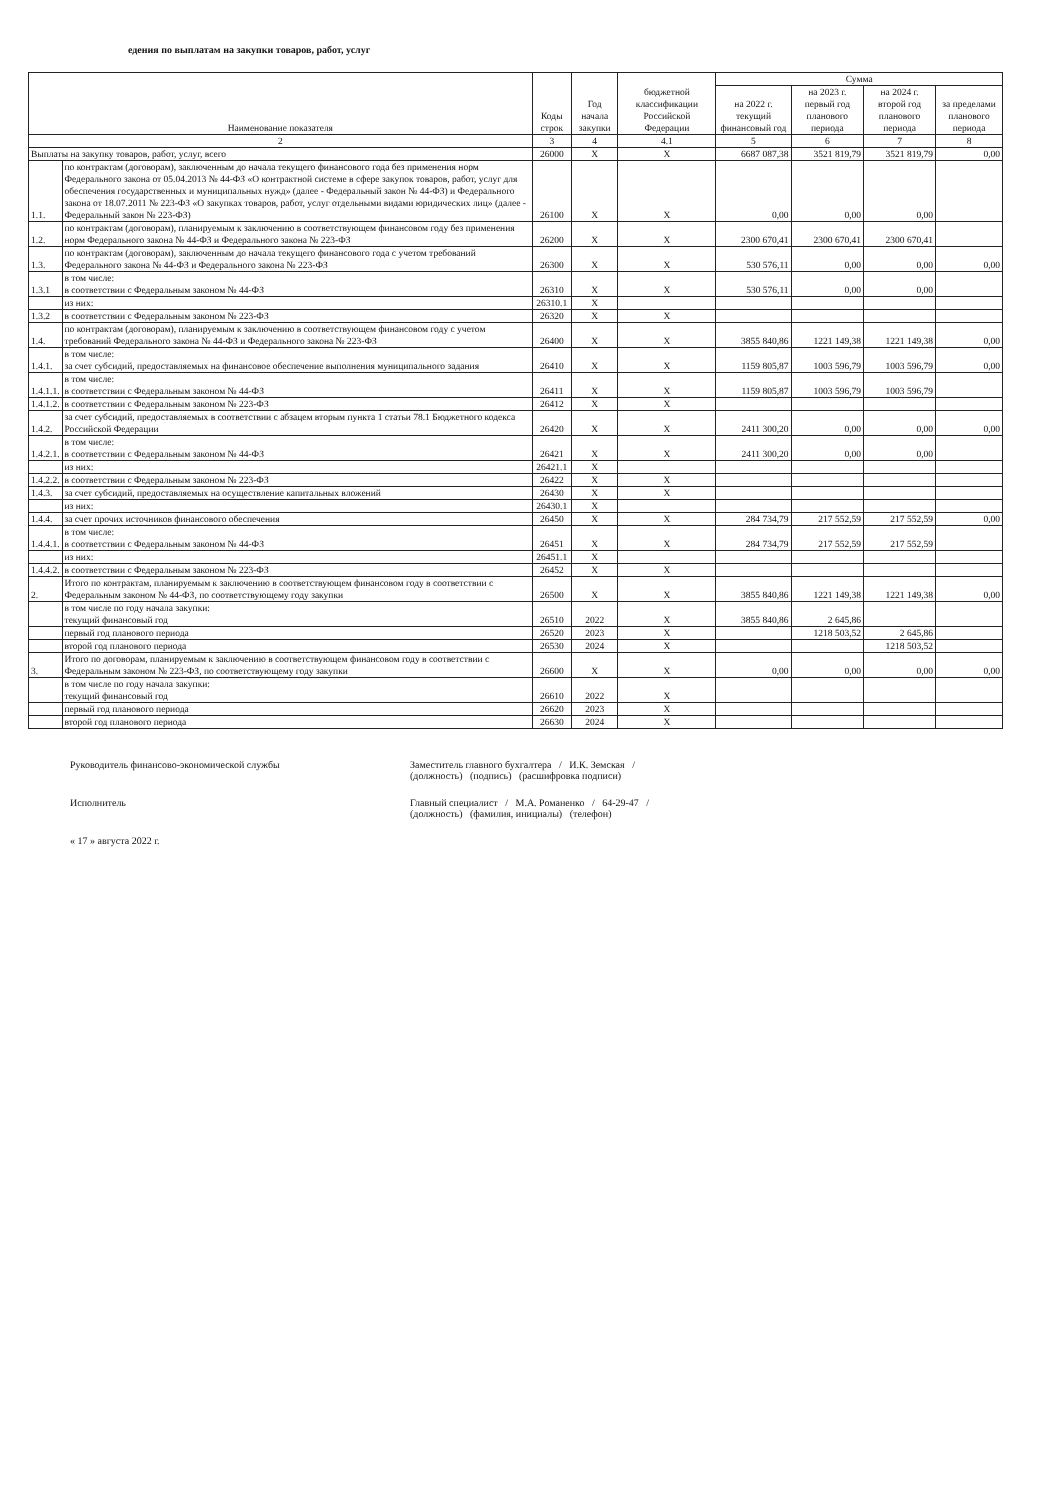едения по выплатам на закупки товаров, работ, услуг
| Наименование показателя | | Коды строк | Год начала закупки | бюджетной классификации Российской Федерации | Сумма | | | |
| --- | --- | --- | --- | --- | --- | --- | --- | --- |
| | | | | | на 2022 г. текущий финансовый год | на 2023 г. первый год планового периода | на 2024 г. второй год планового периода | за пределами планового периода |
| 2 | | 3 | 4 | 4.1 | 5 | 6 | 7 | 8 |
| Выплаты на закупку товаров, работ, услуг, всего | | 26000 | X | X | 6687 087,38 | 3521 819,79 | 3521 819,79 | 0,00 |
| 1.1. | по контрактам (договорам), заключенным до начала текущего финансового года без применения норм Федерального закона от 05.04.2013 № 44-ФЗ «О контрактной системе в сфере закупок товаров, работ, услуг для обеспечения государственных и муниципальных нужд» (далее - Федеральный закон № 44-ФЗ) и Федерального закона от 18.07.2011 № 223-ФЗ «О закупках товаров, работ, услуг отдельными видами юридических лиц» (далее - Федеральный закон № 223-ФЗ) | 26100 | X | X | 0,00 | 0,00 | 0,00 | |
| 1.2. | по контрактам (договорам), планируемым к заключению в соответствующем финансовом году без применения норм Федерального закона № 44-ФЗ и Федерального закона № 223-ФЗ | 26200 | X | X | 2300 670,41 | 2300 670,41 | 2300 670,41 | |
| 1.3. | по контрактам (договорам), заключенным до начала текущего финансового года с учетом требований Федерального закона № 44-ФЗ и Федерального закона № 223-ФЗ | 26300 | X | X | 530 576,11 | 0,00 | 0,00 | 0,00 |
| 1.3.1 | в том числе: в соответствии с Федеральным законом № 44-ФЗ | 26310 | X | X | 530 576,11 | 0,00 | 0,00 | |
| | из них: | 26310.1 | X | | | | | |
| 1.3.2 | в соответствии с Федеральным законом № 223-ФЗ | 26320 | X | X | | | | |
| 1.4. | по контрактам (договорам), планируемым к заключению в соответствующем финансовом году с учетом требований Федерального закона № 44-ФЗ и Федерального закона № 223-ФЗ | 26400 | X | X | 3855 840,86 | 1221 149,38 | 1221 149,38 | 0,00 |
| 1.4.1. | в том числе: за счет субсидий, предоставляемых на финансовое обеспечение выполнения муниципального задания | 26410 | X | X | 1159 805,87 | 1003 596,79 | 1003 596,79 | 0,00 |
| 1.4.1.1. | в том числе: в соответствии с Федеральным законом № 44-ФЗ | 26411 | X | X | 1159 805,87 | 1003 596,79 | 1003 596,79 | |
| 1.4.1.2. | в соответствии с Федеральным законом № 223-ФЗ | 26412 | X | X | | | | |
| 1.4.2. | за счет субсидий, предоставляемых в соответствии с абзацем вторым пункта 1 статьи 78.1 Бюджетного кодекса Российской Федерации | 26420 | X | X | 2411 300,20 | 0,00 | 0,00 | 0,00 |
| 1.4.2.1. | в том числе: в соответствии с Федеральным законом № 44-ФЗ | 26421 | X | X | 2411 300,20 | 0,00 | 0,00 | |
| | из них: | 26421.1 | X | | | | | |
| 1.4.2.2. | в соответствии с Федеральным законом № 223-ФЗ | 26422 | X | X | | | | |
| 1.4.3. | за счет субсидий, предоставляемых на осуществление капитальных вложений | 26430 | X | X | | | | |
| | из них: | 26430.1 | X | | | | | |
| 1.4.4. | за счет прочих источников финансового обеспечения | 26450 | X | X | 284 734,79 | 217 552,59 | 217 552,59 | 0,00 |
| 1.4.4.1. | в том числе: в соответствии с Федеральным законом № 44-ФЗ | 26451 | X | X | 284 734,79 | 217 552,59 | 217 552,59 | |
| | из них: | 26451.1 | X | | | | | |
| 1.4.4.2. | в соответствии с Федеральным законом № 223-ФЗ | 26452 | X | X | | | | |
| 2. | Итого по контрактам, планируемым к заключению в соответствующем финансовом году в соответствии с Федеральным законом № 44-ФЗ, по соответствующему году закупки | 26500 | X | X | 3855 840,86 | 1221 149,38 | 1221 149,38 | 0,00 |
| | в том числе по году начала закупки: текущий финансовый год | 26510 | 2022 | X | 3855 840,86 | 2 645,86 | | |
| | первый год планового периода | 26520 | 2023 | X | | 1218 503,52 | 2 645,86 | |
| | второй год планового периода | 26530 | 2024 | X | | | 1218 503,52 | |
| 3. | Итого по договорам, планируемым к заключению в соответствующем финансовом году в соответствии с Федеральным законом № 223-ФЗ, по соответствующему году закупки | 26600 | X | X | 0,00 | 0,00 | 0,00 | 0,00 |
| | в том числе по году начала закупки: текущий финансовый год | 26610 | 2022 | X | | | | |
| | первый год планового периода | 26620 | 2023 | X | | | | |
| | второй год планового периода | 26630 | 2024 | X | | | | |
Руководитель финансово-экономической службы Заместитель главного бухгалтера / И.К. Земская /
(должность) (подпись) (расшифровка подписи)
Исполнитель Главный специалист / М.А. Романенко / 64-29-47 /
(должность) (фамилия, инициалы) (телефон)
« 17 » августа 2022 г.